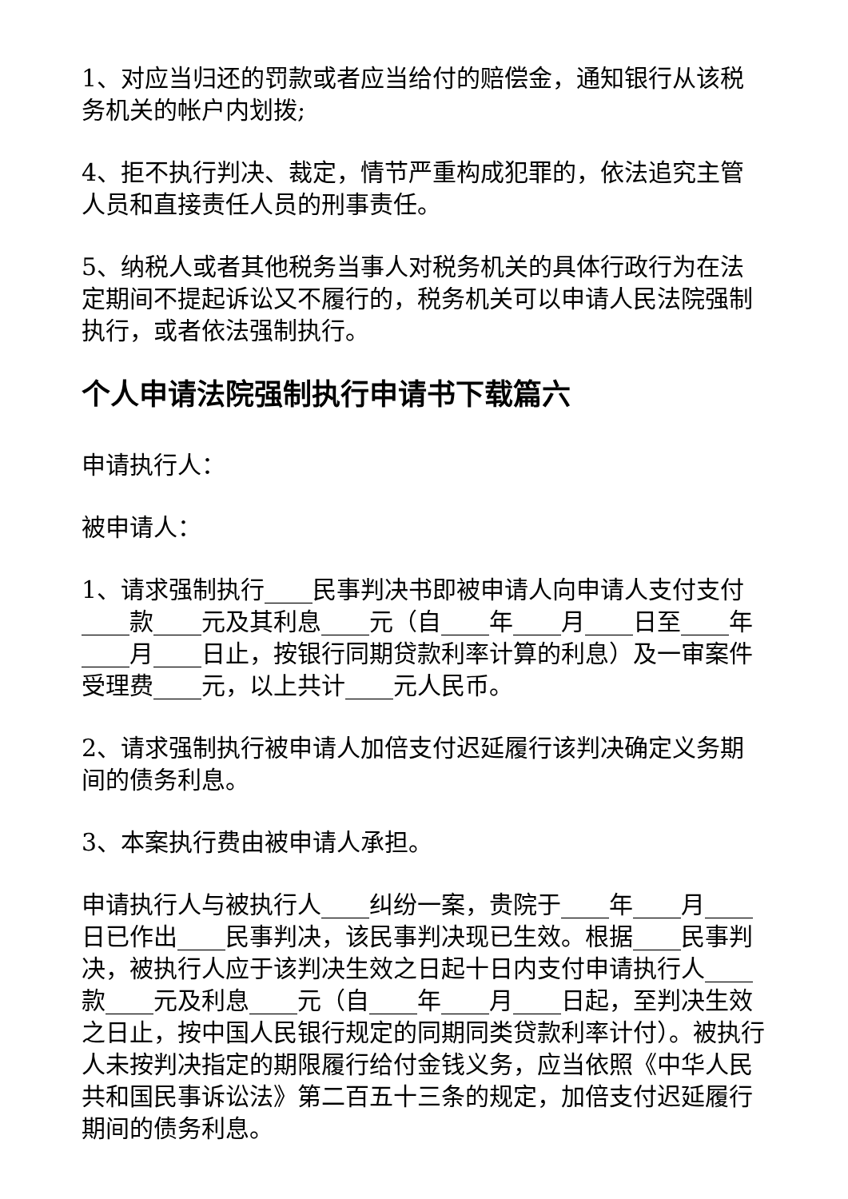1、对应当归还的罚款或者应当给付的赔偿金，通知银行从该税务机关的帐户内划拨;
4、拒不执行判决、裁定，情节严重构成犯罪的，依法追究主管人员和直接责任人员的刑事责任。
5、纳税人或者其他税务当事人对税务机关的具体行政行为在法定期间不提起诉讼又不履行的，税务机关可以申请人民法院强制执行，或者依法强制执行。
个人申请法院强制执行申请书下载篇六
申请执行人：
被申请人：
1、请求强制执行____民事判决书即被申请人向申请人支付支付____款____元及其利息____元（自____年____月____日至____年____月____日止，按银行同期贷款利率计算的利息）及一审案件受理费____元，以上共计____元人民币。
2、请求强制执行被申请人加倍支付迟延履行该判决确定义务期间的债务利息。
3、本案执行费由被申请人承担。
申请执行人与被执行人____纠纷一案，贵院于____年____月____日已作出____民事判决，该民事判决现已生效。根据____民事判决，被执行人应于该判决生效之日起十日内支付申请执行人____款____元及利息____元（自____年____月____日起，至判决生效之日止，按中国人民银行规定的同期同类贷款利率计付）。被执行人未按判决指定的期限履行给付金钱义务，应当依照《中华人民共和国民事诉讼法》第二百五十三条的规定，加倍支付迟延履行期间的债务利息。